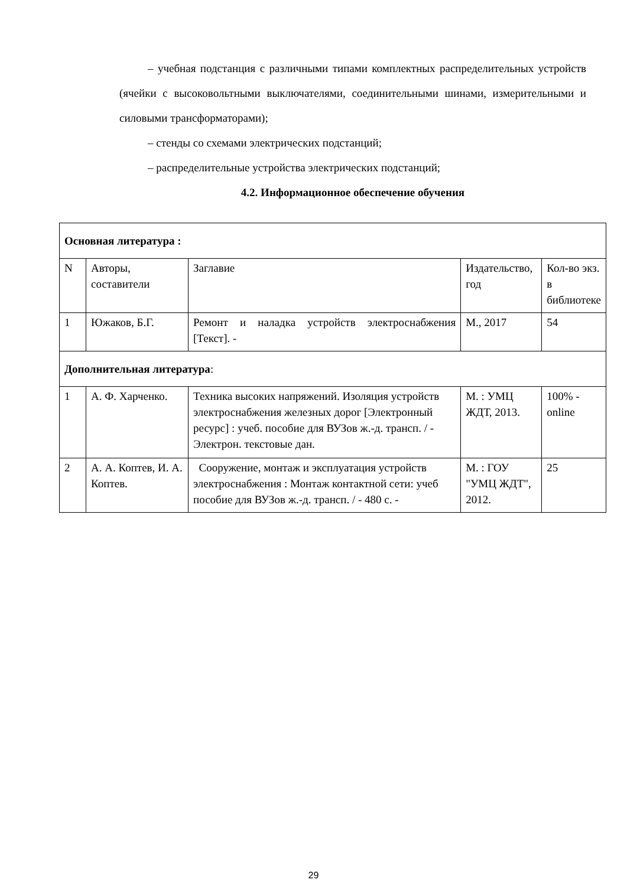– учебная подстанция с различными типами комплектных распределительных устройств (ячейки с высоковольтными выключателями, соединительными шинами, измерительными и силовыми трансформаторами);
– стенды со схемами электрических подстанций;
– распределительные устройства электрических подстанций;
4.2. Информационное обеспечение обучения
| Основная литература : | | | | |
| N | Авторы, составители | Заглавие | Издательство, год | Кол-во экз. в библиотеке |
| 1 | Южаков, Б.Г. | Ремонт и наладка устройств электроснабжения [Текст]. - | М., 2017 | 54 |
| Дополнительная литература : | | | | |
| 1 | А. Ф. Харченко. | Техника высоких напряжений. Изоляция устройств электроснабжения железных дорог [Электронный ресурс] : учеб. пособие для ВУЗов ж.-д. трансп. / - Электрон. текстовые дан. | М. : УМЦ ЖДТ, 2013. | 100% - online |
| 2 | А. А. Коптев, И. А. Коптев. | Сооружение, монтаж и эксплуатация устройств электроснабжения : Монтаж контактной сети: учеб пособие для ВУЗов ж.-д. трансп. / - 480 с. - | М. : ГОУ "УМЦ ЖДТ", 2012. | 25 |
29